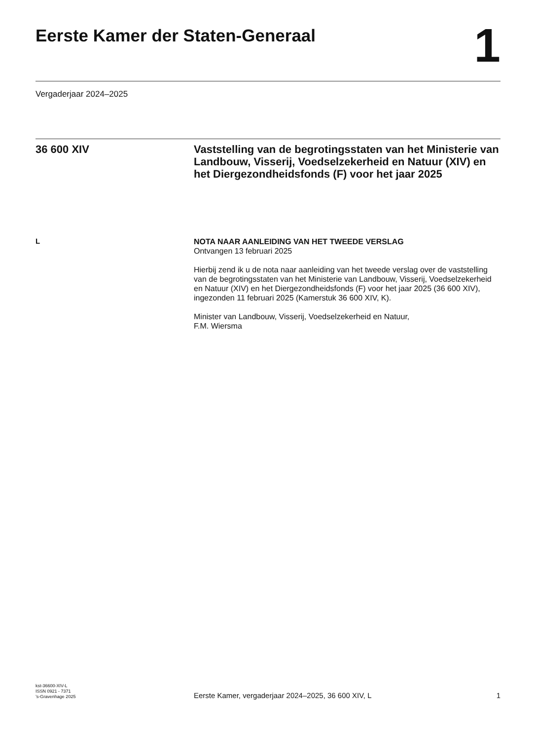Eerste Kamer der Staten-Generaal
1
Vergaderjaar 2024–2025
36 600 XIV
Vaststelling van de begrotingsstaten van het Ministerie van Landbouw, Visserij, Voedselzekerheid en Natuur (XIV) en het Diergezondheidsfonds (F) voor het jaar 2025
L
NOTA NAAR AANLEIDING VAN HET TWEEDE VERSLAG
Ontvangen 13 februari 2025
Hierbij zend ik u de nota naar aanleiding van het tweede verslag over de vaststelling van de begrotingsstaten van het Ministerie van Landbouw, Visserij, Voedselzekerheid en Natuur (XIV) en het Diergezondheidsfonds (F) voor het jaar 2025 (36 600 XIV), ingezonden 11 februari 2025 (Kamerstuk 36 600 XIV, K).
Minister van Landbouw, Visserij, Voedselzekerheid en Natuur,
F.M. Wiersma
kst-36600-XIV-L
ISSN 0921 - 7371
’s-Gravenhage 2025
Eerste Kamer, vergaderjaar 2024–2025, 36 600 XIV, L
1